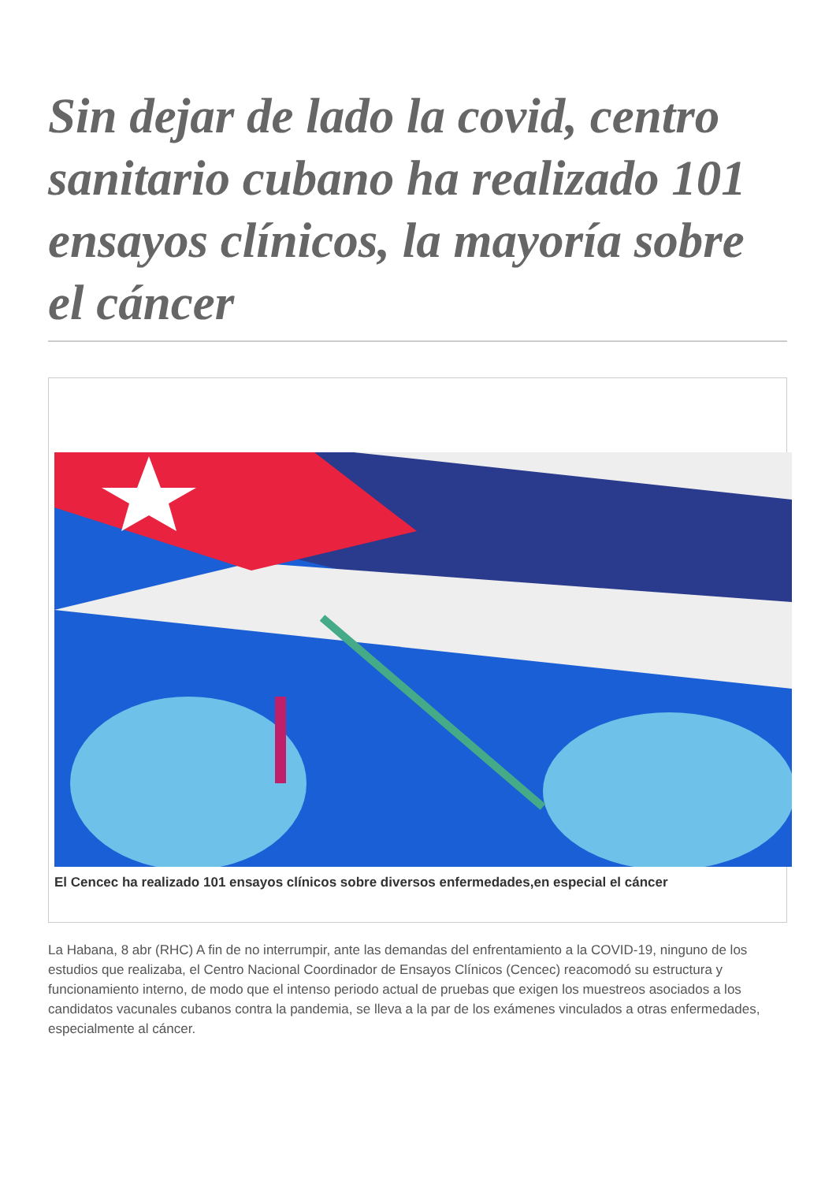Sin dejar de lado la covid, centro sanitario cubano ha realizado 101 ensayos clínicos, la mayoría sobre el cáncer
El Cencec ha realizado 101 ensayos clínicos sobre diversos enfermedades,en especial el cáncer
La Habana, 8 abr (RHC) A fin de no interrumpir, ante las demandas del enfrentamiento a la COVID-19, ninguno de los estudios que realizaba, el Centro Nacional Coordinador de Ensayos Clínicos (Cencec) reacomodó su estructura y funcionamiento interno, de modo que el intenso periodo actual de pruebas que exigen los muestreos asociados a los candidatos vacunales cubanos contra la pandemia, se lleva a la par de los exámenes vinculados a otras enfermedades, especialmente al cáncer.